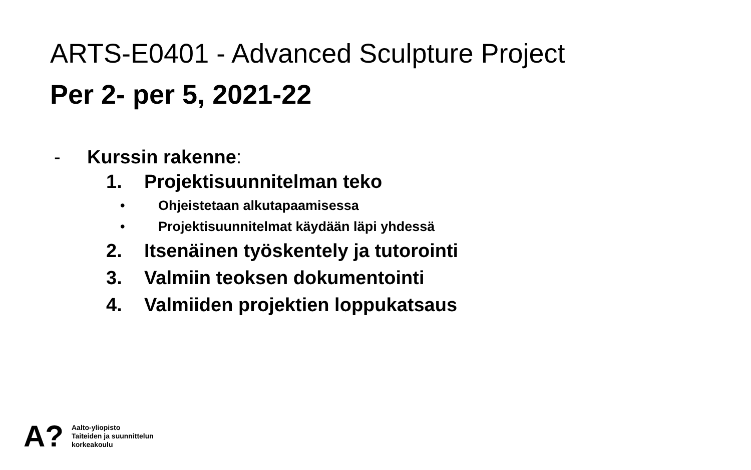ARTS-E0401 - Advanced Sculpture Project
Per 2- per 5, 2021-22
- Kurssin rakenne:
1. Projektisuunnitelman teko
• Ohjeistetaan alkutapaamisessa
• Projektisuunnitelmat käydään läpi yhdessä
2. Itsenäinen työskentely ja tutorointi
3. Valmiin teoksen dokumentointi
4. Valmiiden projektien loppukatsaus
A?
Aalto-yliopisto
Taiteiden ja suunnittelun
korkeakoulu